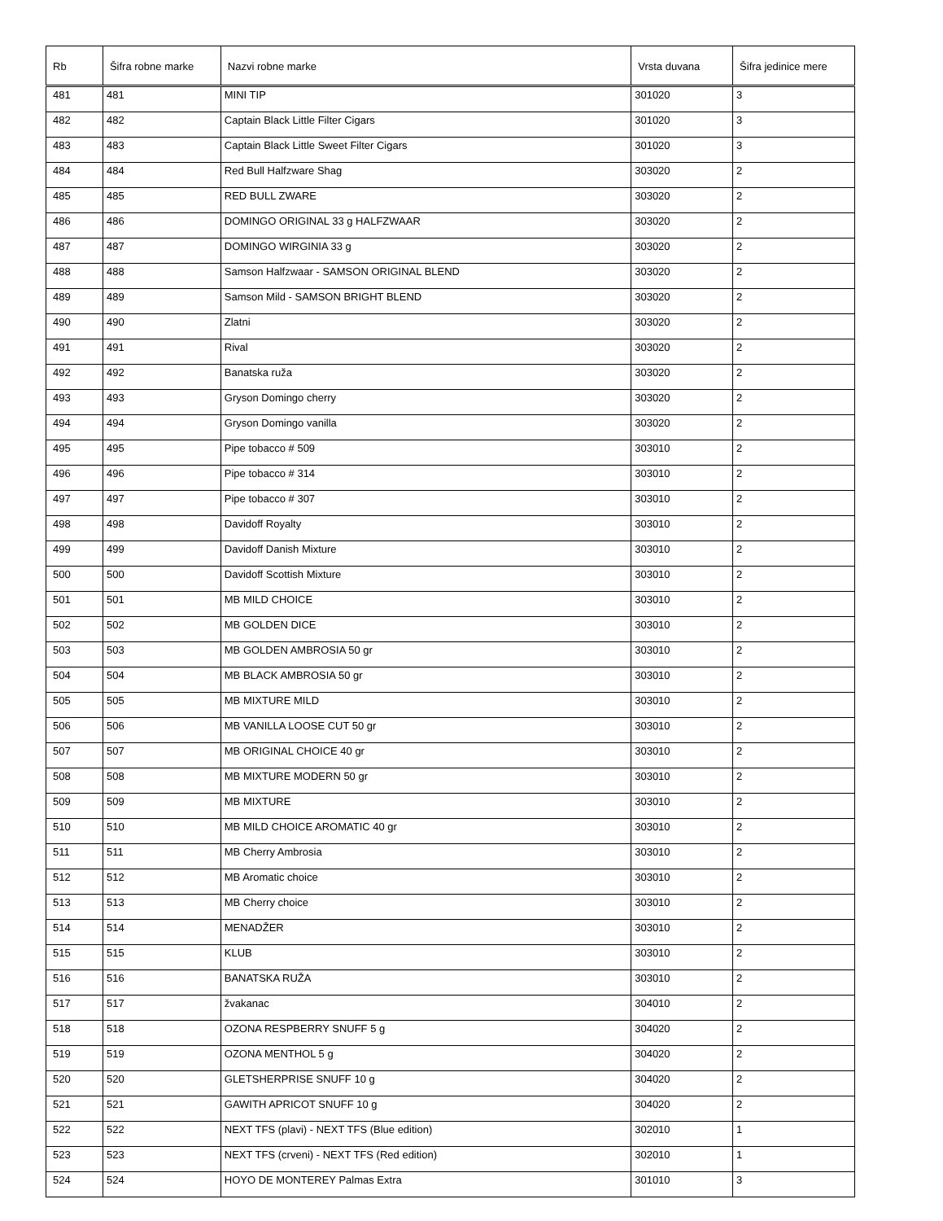| Rb | Šifra robne marke | Nazvi robne marke | Vrsta duvana | Šifra jedinice mere |
| --- | --- | --- | --- | --- |
| 481 | 481 | MINI TIP | 301020 | 3 |
| 482 | 482 | Captain Black Little Filter Cigars | 301020 | 3 |
| 483 | 483 | Captain Black Little Sweet Filter Cigars | 301020 | 3 |
| 484 | 484 | Red Bull Halfzware Shag | 303020 | 2 |
| 485 | 485 | RED BULL ZWARE | 303020 | 2 |
| 486 | 486 | DOMINGO ORIGINAL 33 g HALFZWAAR | 303020 | 2 |
| 487 | 487 | DOMINGO WIRGINIA 33 g | 303020 | 2 |
| 488 | 488 | Samson Halfzwaar - SAMSON ORIGINAL BLEND | 303020 | 2 |
| 489 | 489 | Samson Mild - SAMSON BRIGHT BLEND | 303020 | 2 |
| 490 | 490 | Zlatni | 303020 | 2 |
| 491 | 491 | Rival | 303020 | 2 |
| 492 | 492 | Banatska ruža | 303020 | 2 |
| 493 | 493 | Gryson Domingo cherry | 303020 | 2 |
| 494 | 494 | Gryson Domingo vanilla | 303020 | 2 |
| 495 | 495 | Pipe tobacco # 509 | 303010 | 2 |
| 496 | 496 | Pipe tobacco # 314 | 303010 | 2 |
| 497 | 497 | Pipe tobacco # 307 | 303010 | 2 |
| 498 | 498 | Davidoff Royalty | 303010 | 2 |
| 499 | 499 | Davidoff Danish Mixture | 303010 | 2 |
| 500 | 500 | Davidoff Scottish Mixture | 303010 | 2 |
| 501 | 501 | MB MILD CHOICE | 303010 | 2 |
| 502 | 502 | MB GOLDEN DICE | 303010 | 2 |
| 503 | 503 | MB GOLDEN AMBROSIA 50 gr | 303010 | 2 |
| 504 | 504 | MB BLACK AMBROSIA 50 gr | 303010 | 2 |
| 505 | 505 | MB MIXTURE MILD | 303010 | 2 |
| 506 | 506 | MB VANILLA LOOSE CUT 50 gr | 303010 | 2 |
| 507 | 507 | MB ORIGINAL CHOICE 40 gr | 303010 | 2 |
| 508 | 508 | MB MIXTURE MODERN 50 gr | 303010 | 2 |
| 509 | 509 | MB MIXTURE | 303010 | 2 |
| 510 | 510 | MB MILD CHOICE AROMATIC 40 gr | 303010 | 2 |
| 511 | 511 | MB Cherry Ambrosia | 303010 | 2 |
| 512 | 512 | MB Aromatic choice | 303010 | 2 |
| 513 | 513 | MB Cherry choice | 303010 | 2 |
| 514 | 514 | MENADŽER | 303010 | 2 |
| 515 | 515 | KLUB | 303010 | 2 |
| 516 | 516 | BANATSKA RUŽA | 303010 | 2 |
| 517 | 517 | žvakanac | 304010 | 2 |
| 518 | 518 | OZONA RESPBERRY SNUFF 5 g | 304020 | 2 |
| 519 | 519 | OZONA MENTHOL 5 g | 304020 | 2 |
| 520 | 520 | GLETSHERPRISE SNUFF 10 g | 304020 | 2 |
| 521 | 521 | GAWITH APRICOT SNUFF 10 g | 304020 | 2 |
| 522 | 522 | NEXT TFS (plavi) - NEXT TFS (Blue edition) | 302010 | 1 |
| 523 | 523 | NEXT TFS (crveni) - NEXT TFS (Red edition) | 302010 | 1 |
| 524 | 524 | HOYO DE MONTEREY Palmas Extra | 301010 | 3 |